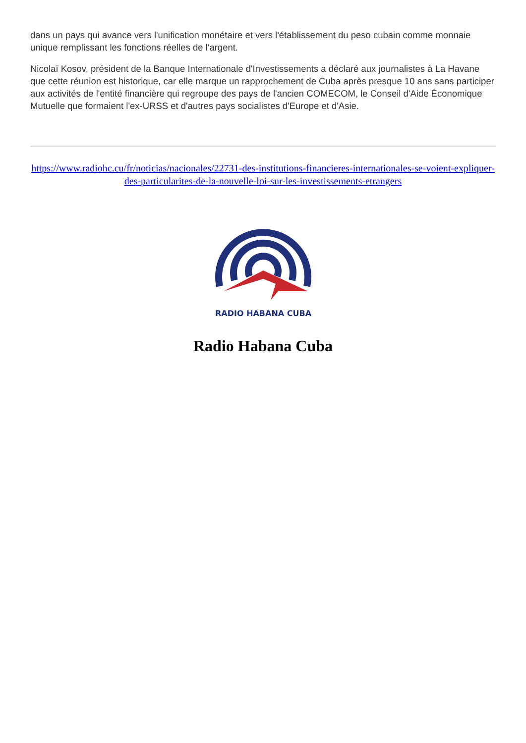dans un pays qui avance vers l'unification monétaire et vers l'établissement du peso cubain comme monnaie unique remplissant les fonctions réelles de l'argent.
Nicolaï Kosov, président de la Banque Internationale d'Investissements a déclaré aux journalistes à La Havane que cette réunion est historique, car elle marque un rapprochement de Cuba après presque 10 ans sans participer aux activités de l'entité financière qui regroupe des pays de l'ancien COMECOM, le Conseil d'Aide Économique Mutuelle que formaient l'ex-URSS et d'autres pays socialistes d'Europe et d'Asie.
https://www.radiohc.cu/fr/noticias/nacionales/22731-des-institutions-financieres-internationales-se-voient-expliquer-des-particularites-de-la-nouvelle-loi-sur-les-investissements-etrangers
RADIO HABANA CUBA
Radio Habana Cuba